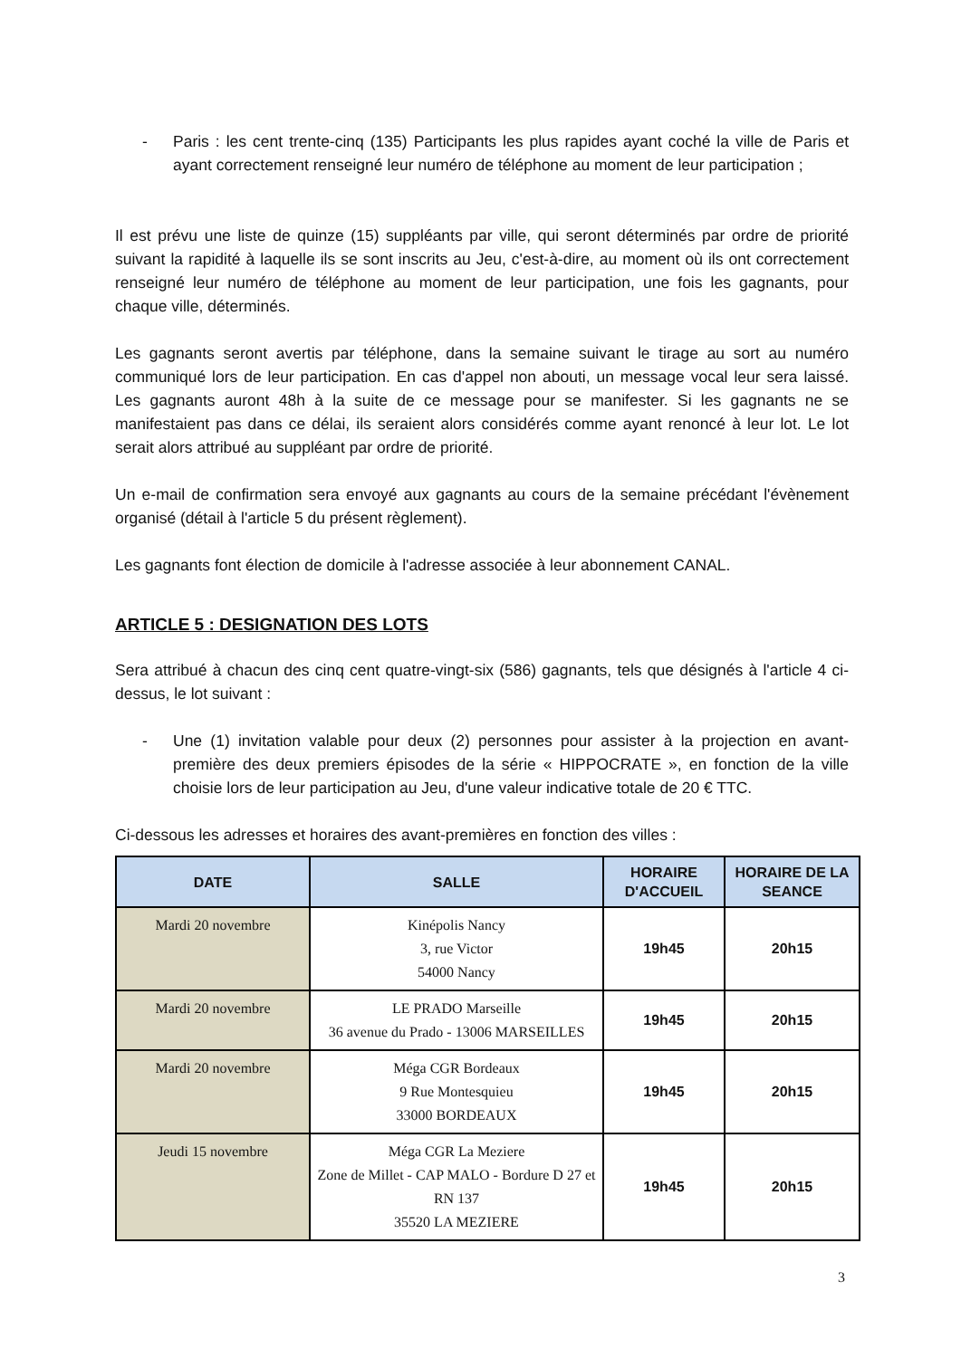- Paris : les cent trente-cinq (135) Participants les plus rapides ayant coché la ville de Paris et ayant correctement renseigné leur numéro de téléphone au moment de leur participation ;
Il est prévu une liste de quinze (15) suppléants par ville, qui seront déterminés par ordre de priorité suivant la rapidité à laquelle ils se sont inscrits au Jeu, c'est-à-dire, au moment où ils ont correctement renseigné leur numéro de téléphone au moment de leur participation, une fois les gagnants, pour chaque ville, déterminés.
Les gagnants seront avertis par téléphone, dans la semaine suivant le tirage au sort au numéro communiqué lors de leur participation. En cas d'appel non abouti, un message vocal leur sera laissé. Les gagnants auront 48h à la suite de ce message pour se manifester. Si les gagnants ne se manifestaient pas dans ce délai, ils seraient alors considérés comme ayant renoncé à leur lot. Le lot serait alors attribué au suppléant par ordre de priorité.
Un e-mail de confirmation sera envoyé aux gagnants au cours de la semaine précédant l'évènement organisé (détail à l'article 5 du présent règlement).
Les gagnants font élection de domicile à l'adresse associée à leur abonnement CANAL.
ARTICLE 5 : DESIGNATION DES LOTS
Sera attribué à chacun des cinq cent quatre-vingt-six (586) gagnants, tels que désignés à l'article 4 ci-dessus, le lot suivant :
- Une (1) invitation valable pour deux (2) personnes pour assister à la projection en avant-première des deux premiers épisodes de la série « HIPPOCRATE », en fonction de la ville choisie lors de leur participation au Jeu, d'une valeur indicative totale de 20 € TTC.
Ci-dessous les adresses et horaires des avant-premières en fonction des villes :
| DATE | SALLE | HORAIRE D'ACCUEIL | HORAIRE DE LA SEANCE |
| --- | --- | --- | --- |
| Mardi 20 novembre | Kinépolis Nancy 3, rue Victor 54000 Nancy | 19h45 | 20h15 |
| Mardi 20 novembre | LE PRADO Marseille 36 avenue du Prado - 13006 MARSEILLES | 19h45 | 20h15 |
| Mardi 20 novembre | Méga CGR Bordeaux 9 Rue Montesquieu 33000 BORDEAUX | 19h45 | 20h15 |
| Jeudi 15 novembre | Méga CGR La Meziere Zone de Millet - CAP MALO - Bordure D 27 et RN 137 35520 LA MEZIERE | 19h45 | 20h15 |
3